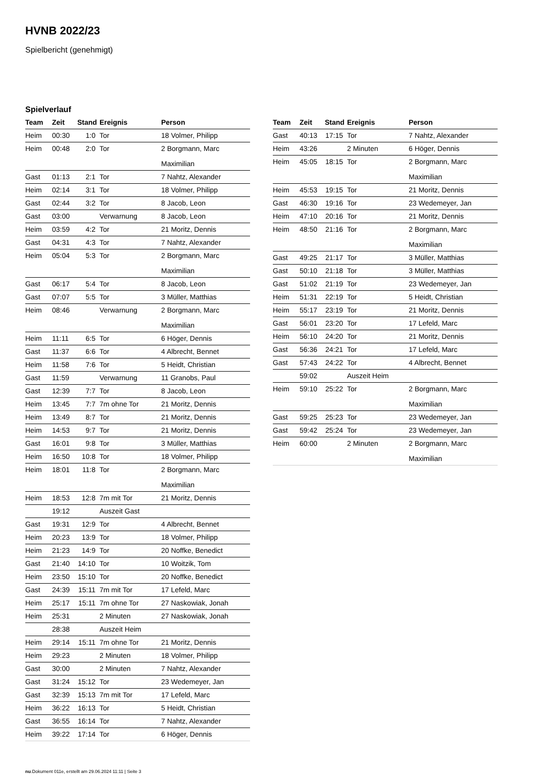HVNB 2022/23
Spielbericht (genehmigt)
Spielverlauf
| Team | Zeit | Stand | Ereignis | Person |
| --- | --- | --- | --- | --- |
| Heim | 00:30 | 1:0 | Tor | 18 Volmer, Philipp |
| Heim | 00:48 | 2:0 | Tor | 2 Borgmann, Marc Maximilian |
| Gast | 01:13 | 2:1 | Tor | 7 Nahtz, Alexander |
| Heim | 02:14 | 3:1 | Tor | 18 Volmer, Philipp |
| Gast | 02:44 | 3:2 | Tor | 8 Jacob, Leon |
| Gast | 03:00 | | Verwarnung | 8 Jacob, Leon |
| Heim | 03:59 | 4:2 | Tor | 21 Moritz, Dennis |
| Gast | 04:31 | 4:3 | Tor | 7 Nahtz, Alexander |
| Heim | 05:04 | 5:3 | Tor | 2 Borgmann, Marc Maximilian |
| Gast | 06:17 | 5:4 | Tor | 8 Jacob, Leon |
| Gast | 07:07 | 5:5 | Tor | 3 Müller, Matthias |
| Heim | 08:46 | | Verwarnung | 2 Borgmann, Marc Maximilian |
| Heim | 11:11 | 6:5 | Tor | 6 Höger, Dennis |
| Gast | 11:37 | 6:6 | Tor | 4 Albrecht, Bennet |
| Heim | 11:58 | 7:6 | Tor | 5 Heidt, Christian |
| Gast | 11:59 | | Verwarnung | 11 Granobs, Paul |
| Gast | 12:39 | 7:7 | Tor | 8 Jacob, Leon |
| Heim | 13:45 | 7:7 | 7m ohne Tor | 21 Moritz, Dennis |
| Heim | 13:49 | 8:7 | Tor | 21 Moritz, Dennis |
| Heim | 14:53 | 9:7 | Tor | 21 Moritz, Dennis |
| Gast | 16:01 | 9:8 | Tor | 3 Müller, Matthias |
| Heim | 16:50 | 10:8 | Tor | 18 Volmer, Philipp |
| Heim | 18:01 | 11:8 | Tor | 2 Borgmann, Marc Maximilian |
| Heim | 18:53 | 12:8 | 7m mit Tor | 21 Moritz, Dennis |
| | 19:12 | | Auszeit Gast | |
| Gast | 19:31 | 12:9 | Tor | 4 Albrecht, Bennet |
| Heim | 20:23 | 13:9 | Tor | 18 Volmer, Philipp |
| Heim | 21:23 | 14:9 | Tor | 20 Noffke, Benedict |
| Gast | 21:40 | 14:10 | Tor | 10 Woitzik, Tom |
| Heim | 23:50 | 15:10 | Tor | 20 Noffke, Benedict |
| Gast | 24:39 | 15:11 | 7m mit Tor | 17 Lefeld, Marc |
| Heim | 25:17 | 15:11 | 7m ohne Tor | 27 Naskowiak, Jonah |
| Heim | 25:31 | | 2 Minuten | 27 Naskowiak, Jonah |
| | 28:38 | | Auszeit Heim | |
| Heim | 29:14 | 15:11 | 7m ohne Tor | 21 Moritz, Dennis |
| Heim | 29:23 | | 2 Minuten | 18 Volmer, Philipp |
| Gast | 30:00 | | 2 Minuten | 7 Nahtz, Alexander |
| Gast | 31:24 | 15:12 | Tor | 23 Wedemeyer, Jan |
| Gast | 32:39 | 15:13 | 7m mit Tor | 17 Lefeld, Marc |
| Heim | 36:22 | 16:13 | Tor | 5 Heidt, Christian |
| Gast | 36:55 | 16:14 | Tor | 7 Nahtz, Alexander |
| Heim | 39:22 | 17:14 | Tor | 6 Höger, Dennis |
| Team | Zeit | Stand | Ereignis | Person |
| --- | --- | --- | --- | --- |
| Gast | 40:13 | 17:15 | Tor | 7 Nahtz, Alexander |
| Heim | 43:26 | | 2 Minuten | 6 Höger, Dennis |
| Heim | 45:05 | 18:15 | Tor | 2 Borgmann, Marc Maximilian |
| Heim | 45:53 | 19:15 | Tor | 21 Moritz, Dennis |
| Gast | 46:30 | 19:16 | Tor | 23 Wedemeyer, Jan |
| Heim | 47:10 | 20:16 | Tor | 21 Moritz, Dennis |
| Heim | 48:50 | 21:16 | Tor | 2 Borgmann, Marc Maximilian |
| Gast | 49:25 | 21:17 | Tor | 3 Müller, Matthias |
| Gast | 50:10 | 21:18 | Tor | 3 Müller, Matthias |
| Gast | 51:02 | 21:19 | Tor | 23 Wedemeyer, Jan |
| Heim | 51:31 | 22:19 | Tor | 5 Heidt, Christian |
| Heim | 55:17 | 23:19 | Tor | 21 Moritz, Dennis |
| Gast | 56:01 | 23:20 | Tor | 17 Lefeld, Marc |
| Heim | 56:10 | 24:20 | Tor | 21 Moritz, Dennis |
| Gast | 56:36 | 24:21 | Tor | 17 Lefeld, Marc |
| Gast | 57:43 | 24:22 | Tor | 4 Albrecht, Bennet |
| | 59:02 | | Auszeit Heim | |
| Heim | 59:10 | 25:22 | Tor | 2 Borgmann, Marc Maximilian |
| Gast | 59:25 | 25:23 | Tor | 23 Wedemeyer, Jan |
| Gast | 59:42 | 25:24 | Tor | 23 Wedemeyer, Jan |
| Heim | 60:00 | | 2 Minuten | 2 Borgmann, Marc Maximilian |
nu.Dokument 011e, erstellt am 29.06.2024 11:11 | Seite 3